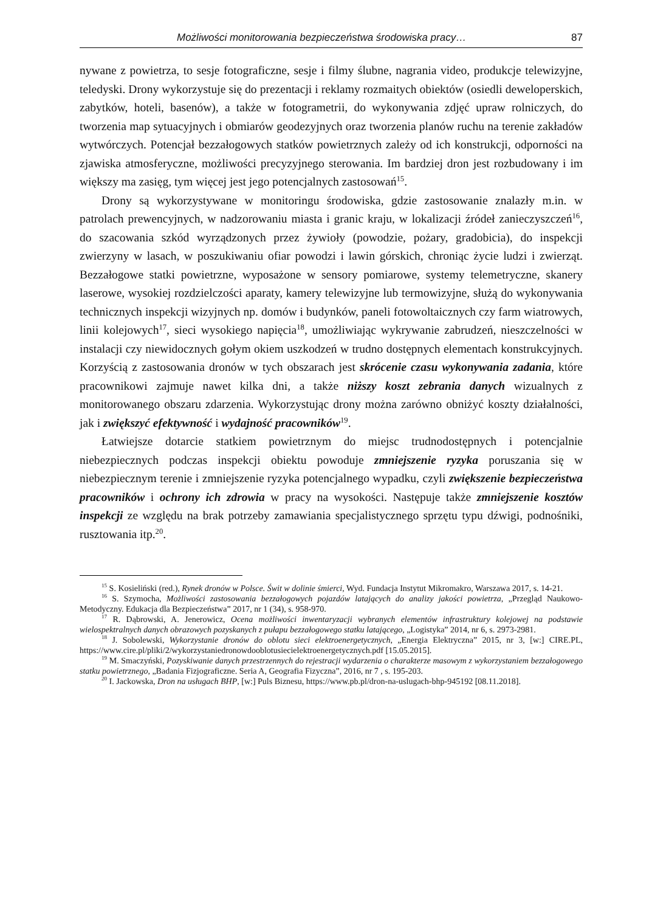Możliwości monitorowania bezpieczeństwa środowiska pracy… 87
nywane z powietrza, to sesje fotograficzne, sesje i filmy ślubne, nagrania video, produkcje telewizyjne, teledyski. Drony wykorzystuje się do prezentacji i reklamy rozmaitych obiektów (osiedli deweloperskich, zabytków, hoteli, basenów), a także w fotogrametrii, do wykonywania zdjęć upraw rolniczych, do tworzenia map sytuacyjnych i obmiarów geodezyjnych oraz tworzenia planów ruchu na terenie zakładów wytwórczych. Potencjał bezzałogowych statków powietrznych zależy od ich konstrukcji, odporności na zjawiska atmosferyczne, możliwości precyzyjnego sterowania. Im bardziej dron jest rozbudowany i im większy ma zasięg, tym więcej jest jego potencjalnych zastosowań<sup>15</sup>.
Drony są wykorzystywane w monitoringu środowiska, gdzie zastosowanie znalazły m.in. w patrolach prewencyjnych, w nadzorowaniu miasta i granic kraju, w lokalizacji źródeł zanieczyszczeń<sup>16</sup>, do szacowania szkód wyrządzonych przez żywioły (powodzie, pożary, gradobicia), do inspekcji zwierzyny w lasach, w poszukiwaniu ofiar powodzi i lawin górskich, chroniąc życie ludzi i zwierząt. Bezzałogowe statki powietrzne, wyposażone w sensory pomiarowe, systemy telemetryczne, skanery laserowe, wysokiej rozdzielczości aparaty, kamery telewizyjne lub termowizyjne, służą do wykonywania technicznych inspekcji wizyjnych np. domów i budynków, paneli fotowoltaicznych czy farm wiatrowych, linii kolejowych<sup>17</sup>, sieci wysokiego napięcia<sup>18</sup>, umożliwiając wykrywanie zabrudzeń, nieszczelności w instalacji czy niewidocznych gołym okiem uszkodzeń w trudno dostępnych elementach konstrukcyjnych. Korzyścią z zastosowania dronów w tych obszarach jest skrócenie czasu wykonywania zadania, które pracownikowi zajmuje nawet kilka dni, a także niższy koszt zebrania danych wizualnych z monitorowanego obszaru zdarzenia. Wykorzystując drony można zarówno obniżyć koszty działalności, jak i zwiększyć efektywność i wydajność pracowników<sup>19</sup>.
Łatwiejsze dotarcie statkiem powietrznym do miejsc trudnodostępnych i potencjalnie niebezpiecznych podczas inspekcji obiektu powoduje zmniejszenie ryzyka poruszania się w niebezpiecznym terenie i zmniejszenie ryzyka potencjalnego wypadku, czyli zwiększenie bezpieczeństwa pracowników i ochrony ich zdrowia w pracy na wysokości. Następuje także zmniejszenie kosztów inspekcji ze względu na brak potrzeby zamawiania specjalistycznego sprzętu typu dźwigi, podnośniki, rusztowania itp.<sup>20</sup>.
<sup>15</sup> S. Kosieliński (red.), Rynek dronów w Polsce. Świt w dolinie śmierci, Wyd. Fundacja Instytut Mikromakro, Warszawa 2017, s. 14-21.
<sup>16</sup> S. Szymocha, Możliwości zastosowania bezzałogowych pojazdów latających do analizy jakości powietrza, „Przegląd Naukowo-Metodyczny. Edukacja dla Bezpieczeństwa” 2017, nr 1 (34), s. 958-970.
<sup>17</sup> R. Dąbrowski, A. Jenerowicz, Ocena możliwości inwentaryzacji wybranych elementów infrastruktury kolejowej na podstawie wielospektralnych danych obrazowych pozyskanych z pułapu bezzałogowego statku latającego, „Logistyka” 2014, nr 6, s. 2973-2981.
<sup>18</sup> J. Sobolewski, Wykorzystanie dronów do oblotu sieci elektroenergetycznych, „Energia Elektryczna” 2015, nr 3, [w:] CIRE.PL, https://www.cire.pl/pliki/2/wykorzystaniedronowdooblotusiecielektroenergetycznych.pdf [15.05.2015].
<sup>19</sup> M. Smaczyński, Pozyskiwanie danych przestrzennych do rejestracji wydarzenia o charakterze masowym z wykorzystaniem bezzałogowego statku powietrznego, „Badania Fizjograficzne. Seria A, Geografia Fizyczna”, 2016, nr 7 , s. 195-203.
<sup>20</sup> I. Jackowska, Dron na usługach BHP, [w:] Puls Biznesu, https://www.pb.pl/dron-na-uslugach-bhp-945192 [08.11.2018].